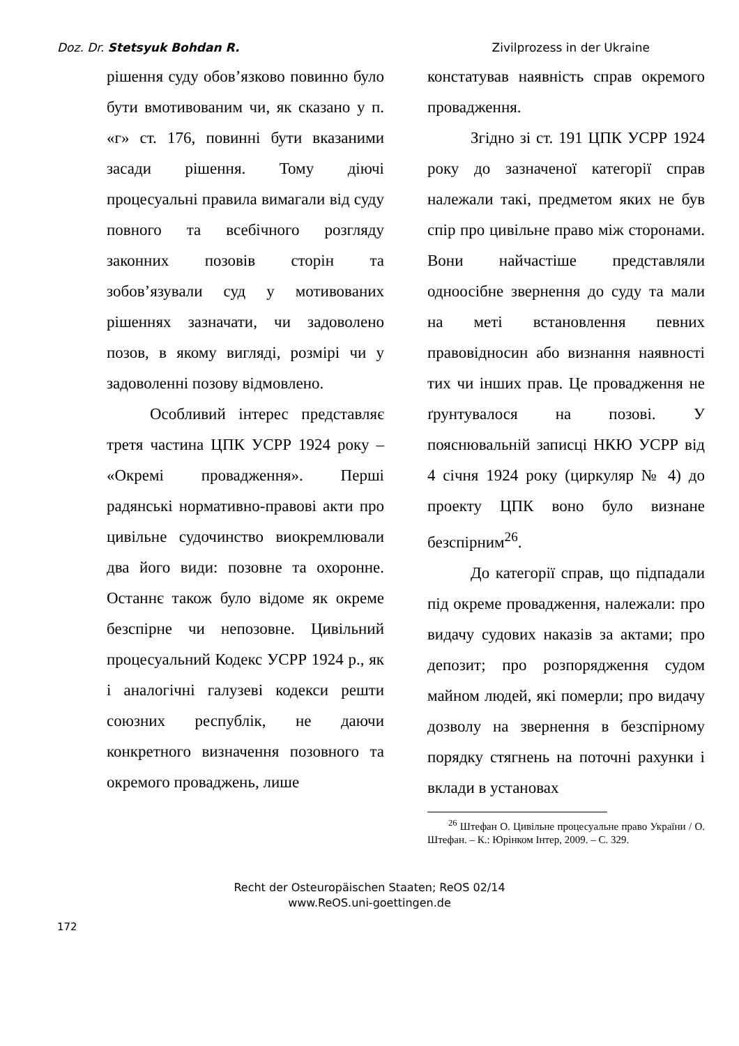Doz. Dr. Stetsyuk Bohdan R. Zivilprozess in der Ukraine
рішення суду обов’язково повинно було бути вмотивованим чи, як сказано у п. «г» ст. 176, повинні бути вказаними засади рішення. Тому діючі процесуальні правила вимагали від суду повного та всебічного розгляду законних позовів сторін та зобов’язували суд у мотивованих рішеннях зазначати, чи задоволено позов, в якому вигляді, розмірі чи у задоволенні позову відмовлено.
Особливий інтерес представляє третя частина ЦПК УСРР 1924 року – «Окремі провадження». Перші радянські нормативно-правові акти про цивільне судочинство виокремлювали два його види: позовне та охоронне. Останнє також було відоме як окреме безспірне чи непозовне. Цивільний процесуальний Кодекс УСРР 1924 р., як і аналогічні галузеві кодекси решти союзних республік, не даючи конкретного визначення позовного та окремого проваджень, лише
констатував наявність справ окремого провадження.
Згідно зі ст. 191 ЦПК УСРР 1924 року до зазначеної категорії справ належали такі, предметом яких не був спір про цивільне право між сторонами. Вони найчастіше представляли одноосібне звернення до суду та мали на меті встановлення певних правовідносин або визнання наявності тих чи інших прав. Це провадження не ґрунтувалося на позові. У пояснювальній записці НКЮ УСРР від 4 січня 1924 року (циркуляр № 4) до проекту ЦПК воно було визнане безспірним<sup>26</sup>.
До категорії справ, що підпадали під окреме провадження, належали: про видачу судових наказів за актами; про депозит; про розпорядження судом майном людей, які померли; про видачу дозволу на звернення в безспірному порядку стягнень на поточні рахунки і вклади в установах
<sup>26</sup> Штефан О. Цивільне процесуальне право України / О. Штефан. – К.: Юрінком Інтер, 2009. – С. 329.
Recht der Osteuropäischen Staaten; ReOS 02/14
www.ReOS.uni-goettingen.de
172